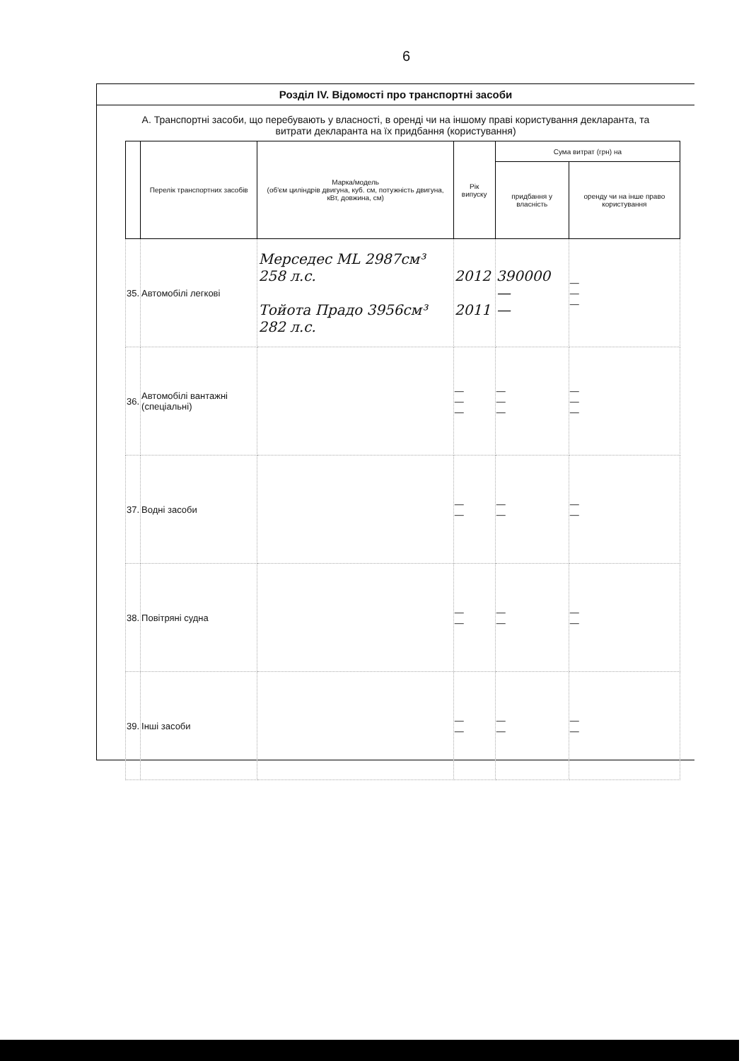6
Розділ IV. Відомості про транспортні засоби
А. Транспортні засоби, що перебувають у власності, в оренді чи на іншому праві користування декларанта, та витрати декларанта на їх придбання (користування)
| | Перелік транспортних засобів | Марка/модель (об'єм циліндрів двигуна, куб. см, потужність двигуна, кВт, довжина, см) | Рік випуску | Сума витрат (грн) на | |
| --- | --- | --- | --- | --- | --- |
| | | | | придбання у власність | оренду чи на інше право користування |
| 35. | Автомобілі легкові | Мерседес ML 2987см³ 258 л.с. Тойота Прадо 3956см³ 282 л.с. | 2012 2011 | 390000 — — | — — — |
| 36. | Автомобілі вантажні (спеціальні) | | — — — | — — — | — — — |
| 37. | Водні засоби | | — — | — — | — — |
| 38. | Повітряні судна | | — — | — — | — — |
| 39. | Інші засоби | | — — | — — | — — |